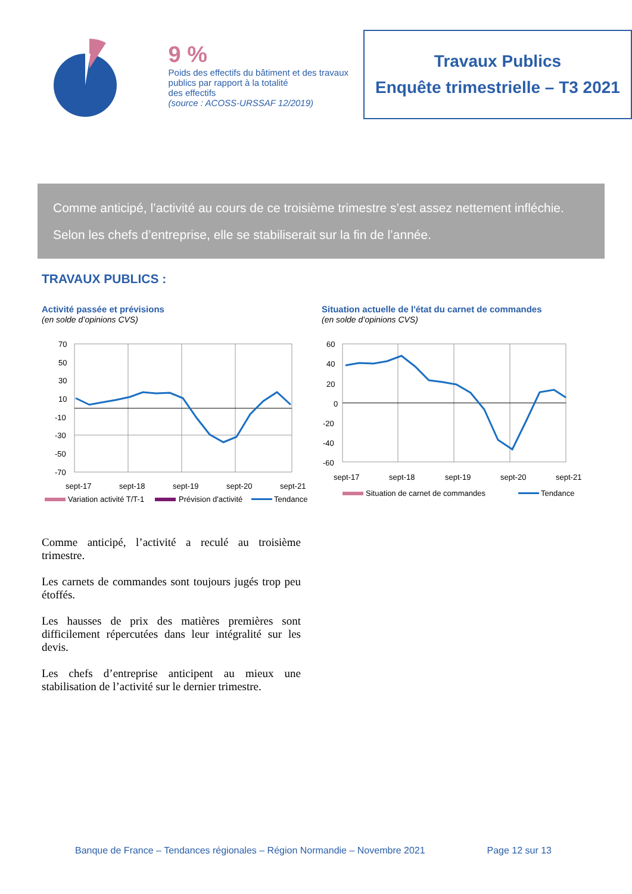9 %
Poids des effectifs du bâtiment et des travaux publics par rapport à la totalité
des effectifs
(source : ACOSS-URSSAF 12/2019)
Travaux Publics
Enquête trimestrielle – T3 2021
Comme anticipé, l’activité au cours de ce troisième trimestre s’est assez nettement infléchie.
Selon les chefs d’entreprise, elle se stabiliserait sur la fin de l’année.
TRAVAUX PUBLICS :
Activité passée et prévisions
(en solde d’opinions CVS)
70
50
30
10
-10
-30
-50
-70
sept-17
sept-18
sept-19
sept-20
sept-21
Variation activité T/T-1
Prévision d'activité
Tendance
Situation actuelle de l'état du carnet de commandes
(en solde d’opinions CVS)
60
40
20
0
-20
-40
-60
sept-17
sept-18
sept-19
sept-20
sept-21
Situation de carnet de commandes
Tendance
Comme anticipé, l’activité a reculé au troisième trimestre.
Les carnets de commandes sont toujours jugés trop peu étoffés.
Les hausses de prix des matières premières sont difficilement répercutées dans leur intégralité sur les devis.
Les chefs d’entreprise anticipent au mieux une stabilisation de l’activité sur le dernier trimestre.
Banque de France – Tendances régionales – Région Normandie – Novembre 2021 Page 12 sur 13